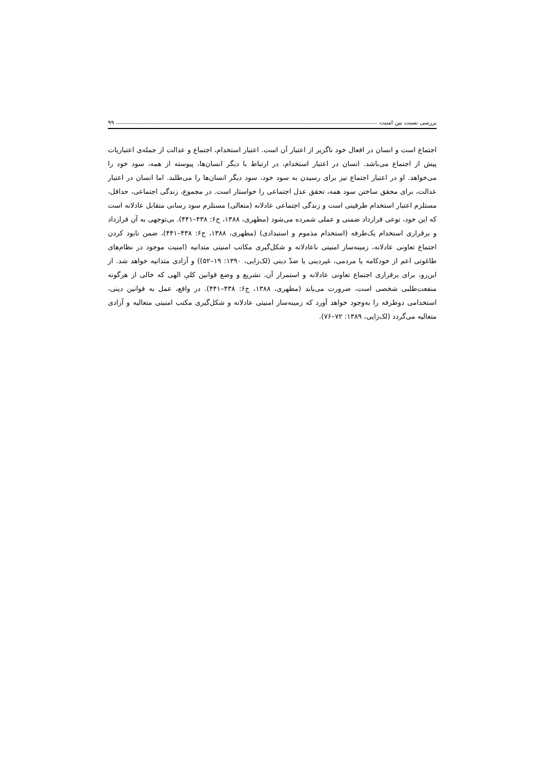بررسی نسبت بین امنیت ۹۹
اجتماع است و انسان در افعال خود ناگزیر از اعتبار آن است. اعتبار استخدام، اجتماع و عدالت از جمله‌ی اعتباریات پیش از اجتماع می‌باشد. انسان در اعتبار استخدام، در ارتباط با دیگر انسان‌ها، پیوسته از همه، سود خود را می‌خواهد. او در اعتبار اجتماع نیز برای رسیدن به سود خود، سود دیگر انسان‌ها را می‌طلبد. اما انسان در اعتبار عدالت، برای محقق ساختن سود همه، تحقق عدل اجتماعی را خواستار است. در مجموع، زندگی اجتماعی، حداقل، مستلزم اعتبار استخدام طرفینی است و زندگی اجتماعی عادلانه (متعالی) مستلزم سود رسانی متقابل عادلانه است که این خود، نوعی قرارداد ضمنی و عملی شمرده می‌شود (مطهری، ۱۳۸۸، ج۶: ۴۳۸–۴۴۱). بی‌توجهی به آن قرارداد و برقراری استخدام یک‌طرفه (استخدام مذموم و استبدادی) (مطهری، ۱۳۸۸، ج۶: ۴۳۸–۴۴۱)، ضمن نابود کردن اجتماع تعاونی عادلانه، زمینه‌ساز امنیتی ناعادلانه و شکل‌گیری مکاتب امنیتی متدانیه (امنیت موجود در نظام‌های طاغوتی اعم از خودکامه یا مردمی، غیردینی یا ضدّ دینی (لک‌زایی، ۱۳۹۰: ۱۹–۵۲)) و آزادی متدانیه خواهد شد. از این‌رو، برای برقراری اجتماع تعاونی عادلانه و استمرار آن، تشریع و وضع قوانین کلیِ الهی که خالی از هرگونه منفعت‌طلبی شخصی است، ضرورت می‌یابد (مطهری، ۱۳۸۸، ج۶: ۴۳۸–۴۴۱). در واقع، عمل به قوانین دینی، استخدامی دوطرفه را به‌وجود خواهد آورد که زمینه‌ساز امنیتی عادلانه و شکل‌گیری مکتب امنیتی متعالیه و آزادی متعالیه می‌گردد (لک‌زایی، ۱۳۸۹: ۷۲–۷۶).